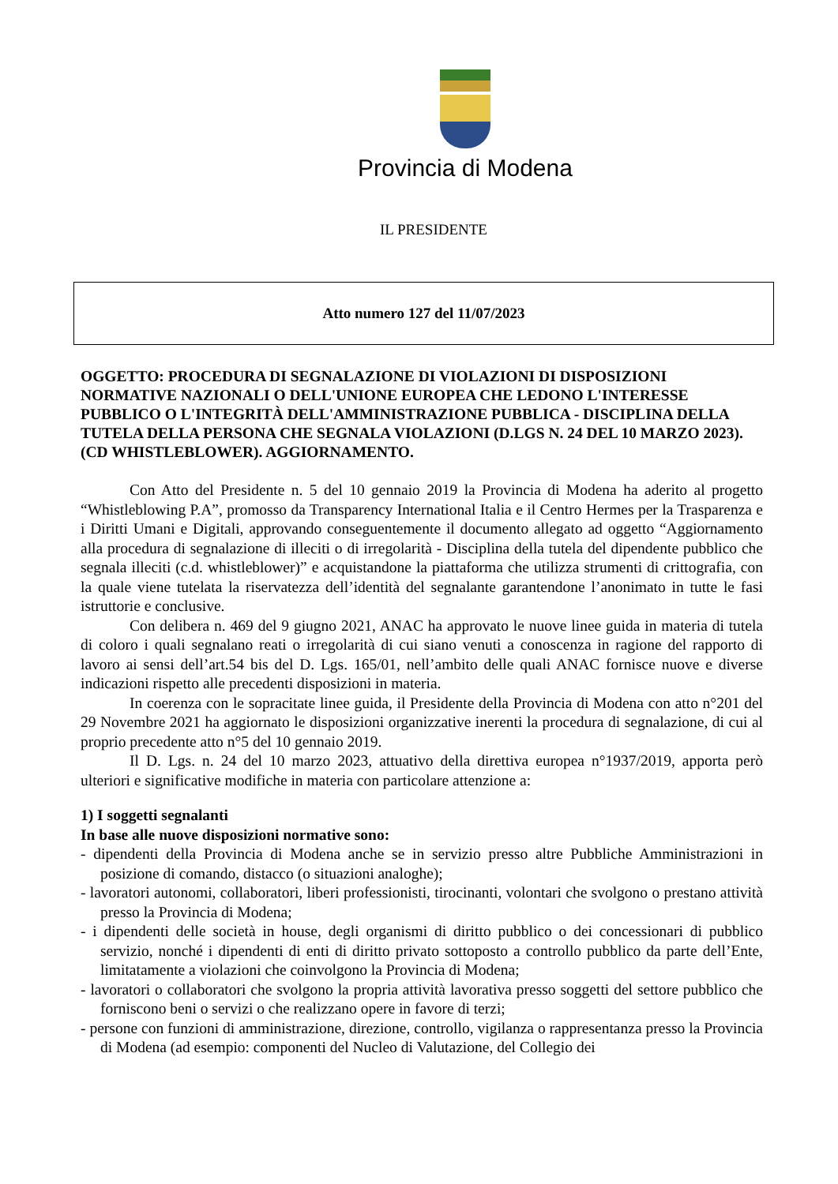Provincia di Modena
IL PRESIDENTE
Atto numero 127 del 11/07/2023
OGGETTO: PROCEDURA DI SEGNALAZIONE DI VIOLAZIONI DI DISPOSIZIONI NORMATIVE NAZIONALI O DELL'UNIONE EUROPEA CHE LEDONO L'INTERESSE PUBBLICO O L'INTEGRITÀ DELL'AMMINISTRAZIONE PUBBLICA - DISCIPLINA DELLA TUTELA DELLA PERSONA CHE SEGNALA VIOLAZIONI (D.LGS N. 24 DEL 10 MARZO 2023). (CD WHISTLEBLOWER). AGGIORNAMENTO.
Con Atto del Presidente n. 5 del 10 gennaio 2019 la Provincia di Modena ha aderito al progetto “Whistleblowing P.A”, promosso da Transparency International Italia e il Centro Hermes per la Trasparenza e i Diritti Umani e Digitali, approvando conseguentemente il documento allegato ad oggetto “Aggiornamento alla procedura di segnalazione di illeciti o di irregolarità - Disciplina della tutela del dipendente pubblico che segnala illeciti (c.d. whistleblower)” e acquistandone la piattaforma che utilizza strumenti di crittografia, con la quale viene tutelata la riservatezza dell’identità del segnalante garantendone l’anonimato in tutte le fasi istruttorie e conclusive.
Con delibera n. 469 del 9 giugno 2021, ANAC ha approvato le nuove linee guida in materia di tutela di coloro i quali segnalano reati o irregolarità di cui siano venuti a conoscenza in ragione del rapporto di lavoro ai sensi dell’art.54 bis del D. Lgs. 165/01, nell’ambito delle quali ANAC fornisce nuove e diverse indicazioni rispetto alle precedenti disposizioni in materia.
In coerenza con le sopracitate linee guida, il Presidente della Provincia di Modena con atto n°201 del 29 Novembre 2021 ha aggiornato le disposizioni organizzative inerenti la procedura di segnalazione, di cui al proprio precedente atto n°5 del 10 gennaio 2019.
Il D. Lgs. n. 24 del 10 marzo 2023, attuativo della direttiva europea n°1937/2019, apporta però ulteriori e significative modifiche in materia con particolare attenzione a:
1) I soggetti segnalanti
In base alle nuove disposizioni normative sono:
- dipendenti della Provincia di Modena anche se in servizio presso altre Pubbliche Amministrazioni in posizione di comando, distacco (o situazioni analoghe);
- lavoratori autonomi, collaboratori, liberi professionisti, tirocinanti, volontari che svolgono o prestano attività presso la Provincia di Modena;
- i dipendenti delle società in house, degli organismi di diritto pubblico o dei concessionari di pubblico servizio, nonché i dipendenti di enti di diritto privato sottoposto a controllo pubblico da parte dell’Ente, limitatamente a violazioni che coinvolgono la Provincia di Modena;
- lavoratori o collaboratori che svolgono la propria attività lavorativa presso soggetti del settore pubblico che forniscono beni o servizi o che realizzano opere in favore di terzi;
- persone con funzioni di amministrazione, direzione, controllo, vigilanza o rappresentanza presso la Provincia di Modena (ad esempio: componenti del Nucleo di Valutazione, del Collegio dei